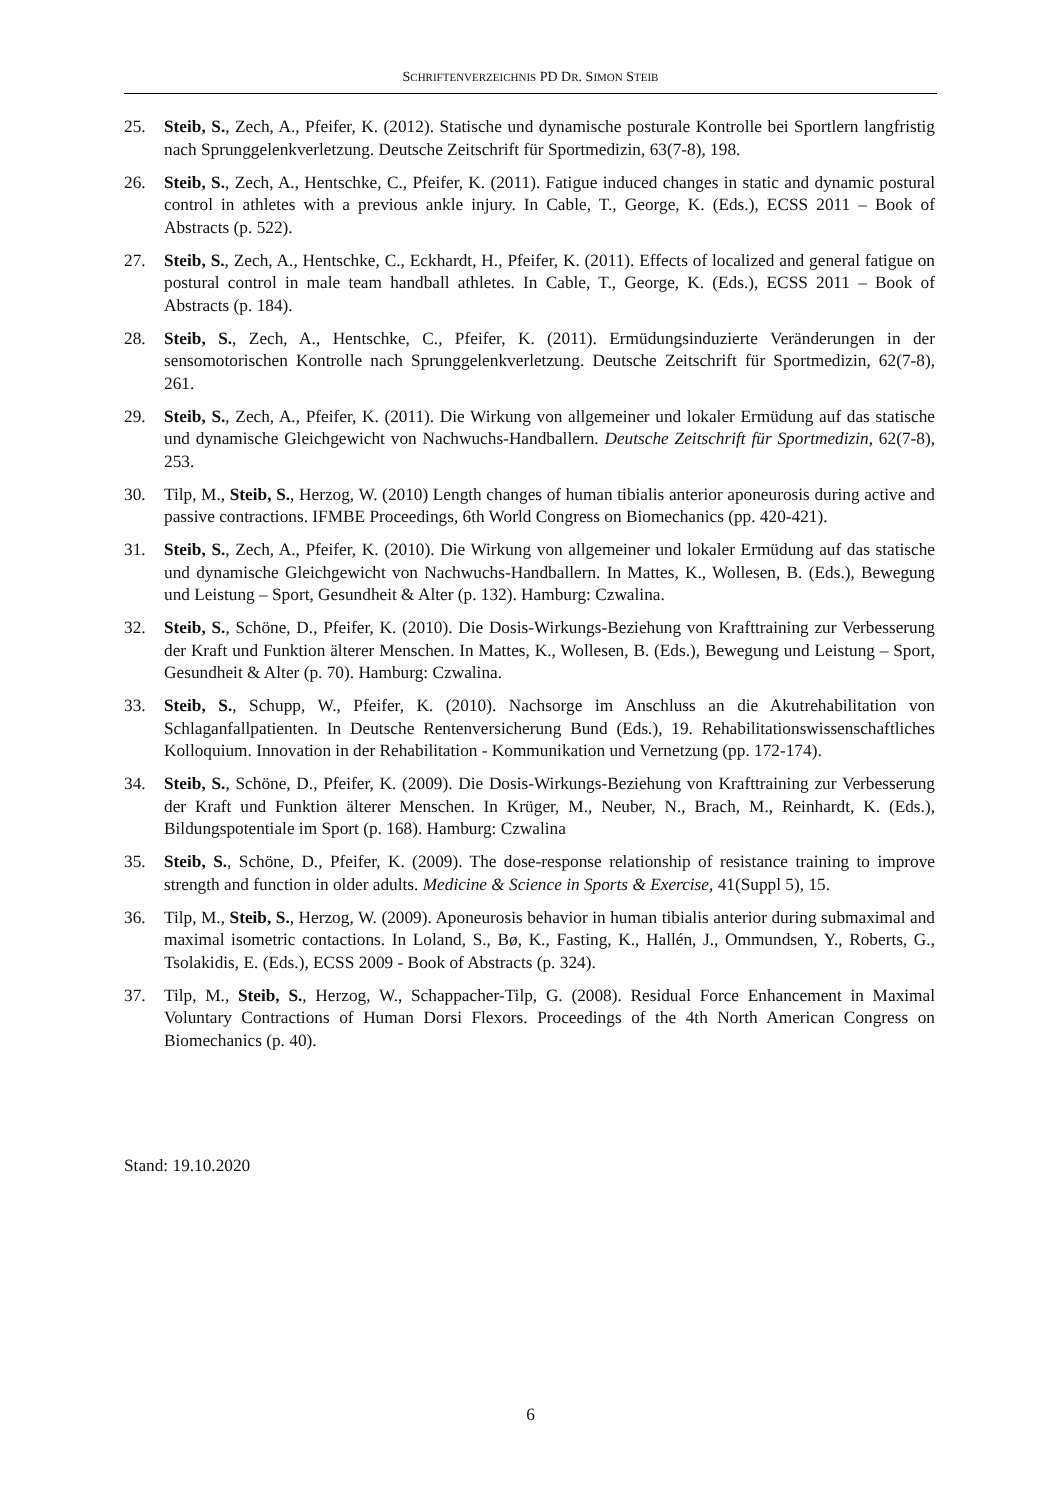SCHRIFTENVERZEICHNIS PD DR. SIMON STEIB
25. Steib, S., Zech, A., Pfeifer, K. (2012). Statische und dynamische posturale Kontrolle bei Sportlern langfristig nach Sprunggelenkverletzung. Deutsche Zeitschrift für Sportmedizin, 63(7-8), 198.
26. Steib, S., Zech, A., Hentschke, C., Pfeifer, K. (2011). Fatigue induced changes in static and dynamic postural control in athletes with a previous ankle injury. In Cable, T., George, K. (Eds.), ECSS 2011 – Book of Abstracts (p. 522).
27. Steib, S., Zech, A., Hentschke, C., Eckhardt, H., Pfeifer, K. (2011). Effects of localized and general fatigue on postural control in male team handball athletes. In Cable, T., George, K. (Eds.), ECSS 2011 – Book of Abstracts (p. 184).
28. Steib, S., Zech, A., Hentschke, C., Pfeifer, K. (2011). Ermüdungsinduzierte Veränderungen in der sensomotorischen Kontrolle nach Sprunggelenkverletzung. Deutsche Zeitschrift für Sportmedizin, 62(7-8), 261.
29. Steib, S., Zech, A., Pfeifer, K. (2011). Die Wirkung von allgemeiner und lokaler Ermüdung auf das statische und dynamische Gleichgewicht von Nachwuchs-Handballern. Deutsche Zeitschrift für Sportmedizin, 62(7-8), 253.
30. Tilp, M., Steib, S., Herzog, W. (2010) Length changes of human tibialis anterior aponeurosis during active and passive contractions. IFMBE Proceedings, 6th World Congress on Biomechanics (pp. 420-421).
31. Steib, S., Zech, A., Pfeifer, K. (2010). Die Wirkung von allgemeiner und lokaler Ermüdung auf das statische und dynamische Gleichgewicht von Nachwuchs-Handballern. In Mattes, K., Wollesen, B. (Eds.), Bewegung und Leistung – Sport, Gesundheit & Alter (p. 132). Hamburg: Czwalina.
32. Steib, S., Schöne, D., Pfeifer, K. (2010). Die Dosis-Wirkungs-Beziehung von Krafttraining zur Verbesserung der Kraft und Funktion älterer Menschen. In Mattes, K., Wollesen, B. (Eds.), Bewegung und Leistung – Sport, Gesundheit & Alter (p. 70). Hamburg: Czwalina.
33. Steib, S., Schupp, W., Pfeifer, K. (2010). Nachsorge im Anschluss an die Akutrehabilitation von Schlaganfallpatienten. In Deutsche Rentenversicherung Bund (Eds.), 19. Rehabilitationswissenschaftliches Kolloquium. Innovation in der Rehabilitation - Kommunikation und Vernetzung (pp. 172-174).
34. Steib, S., Schöne, D., Pfeifer, K. (2009). Die Dosis-Wirkungs-Beziehung von Krafttraining zur Verbesserung der Kraft und Funktion älterer Menschen. In Krüger, M., Neuber, N., Brach, M., Reinhardt, K. (Eds.), Bildungspotentiale im Sport (p. 168). Hamburg: Czwalina
35. Steib, S., Schöne, D., Pfeifer, K. (2009). The dose-response relationship of resistance training to improve strength and function in older adults. Medicine & Science in Sports & Exercise, 41(Suppl 5), 15.
36. Tilp, M., Steib, S., Herzog, W. (2009). Aponeurosis behavior in human tibialis anterior during submaximal and maximal isometric contactions. In Loland, S., Bø, K., Fasting, K., Hallén, J., Ommundsen, Y., Roberts, G., Tsolakidis, E. (Eds.), ECSS 2009 - Book of Abstracts (p. 324).
37. Tilp, M., Steib, S., Herzog, W., Schappacher-Tilp, G. (2008). Residual Force Enhancement in Maximal Voluntary Contractions of Human Dorsi Flexors. Proceedings of the 4th North American Congress on Biomechanics (p. 40).
Stand: 19.10.2020
6